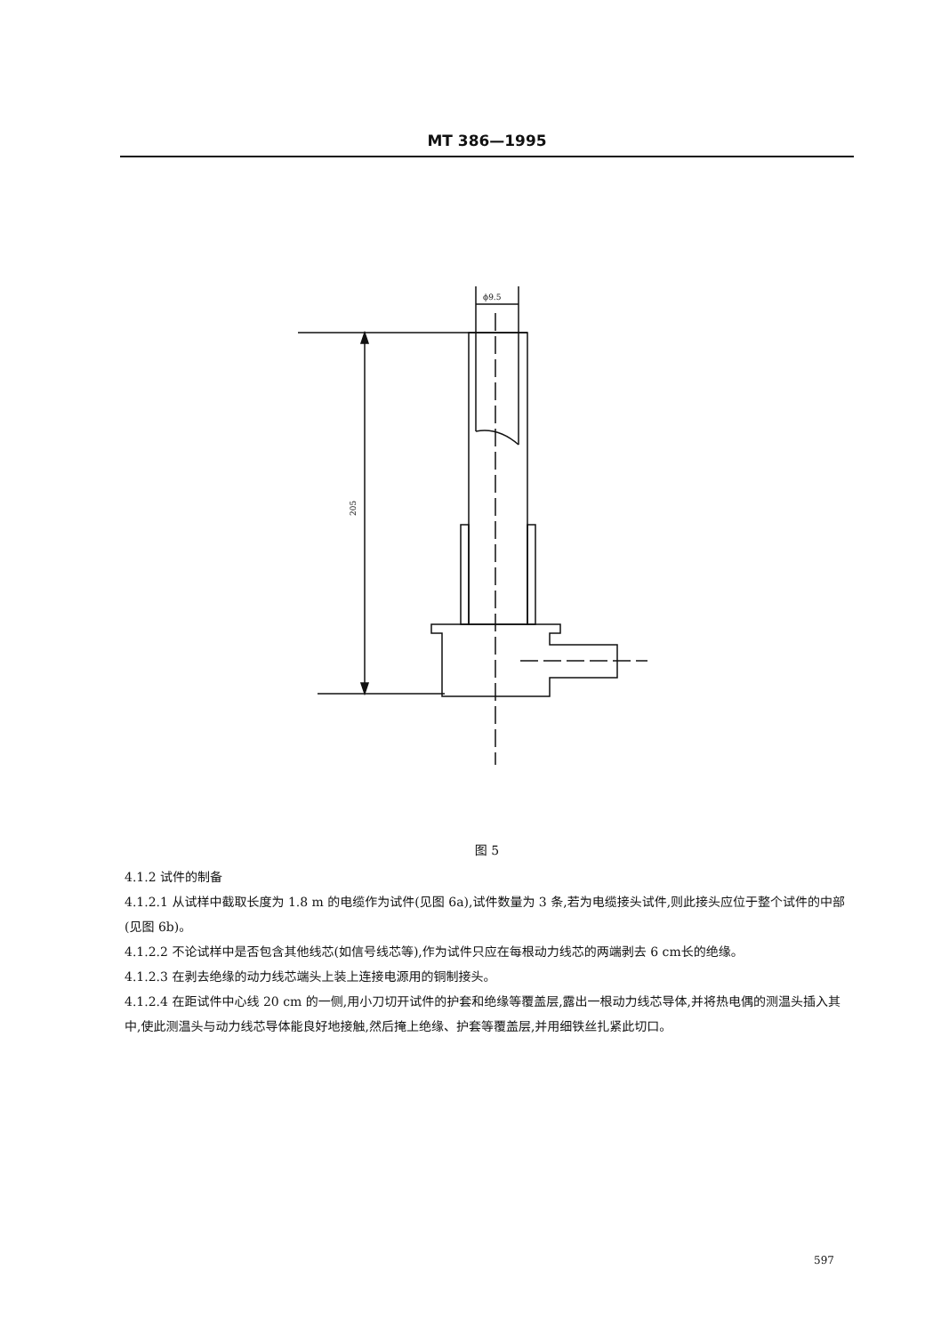MT 386—1995
205
ϕ9.5
图 5
4.1.2 试件的制备
4.1.2.1 从试样中截取长度为 1.8 m 的电缆作为试件(见图 6a),试件数量为 3 条,若为电缆接头试件,则此接头应位于整个试件的中部(见图 6b)。
4.1.2.2 不论试样中是否包含其他线芯(如信号线芯等),作为试件只应在每根动力线芯的两端剥去 6 cm长的绝缘。
4.1.2.3 在剥去绝缘的动力线芯端头上装上连接电源用的铜制接头。
4.1.2.4 在距试件中心线 20 cm 的一侧,用小刀切开试件的护套和绝缘等覆盖层,露出一根动力线芯导体,并将热电偶的测温头插入其中,使此测温头与动力线芯导体能良好地接触,然后掩上绝缘、护套等覆盖层,并用细铁丝扎紧此切口。
597